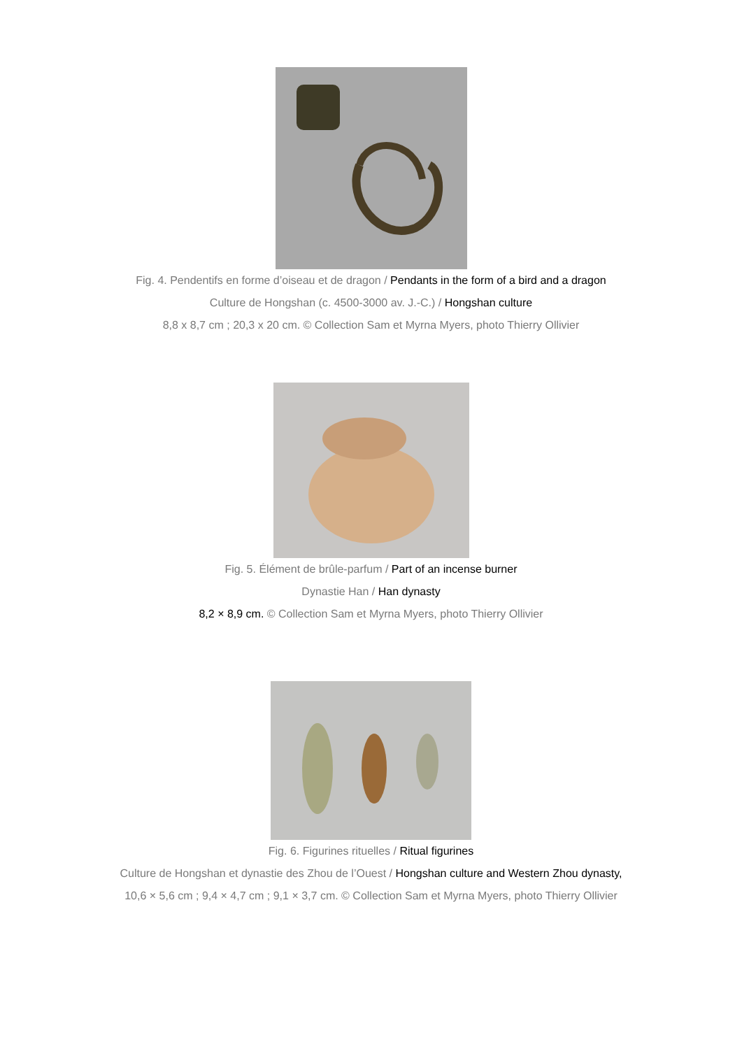Fig. 4. Pendentifs en forme d’oiseau et de dragon / Pendants in the form of a bird and a dragon
Culture de Hongshan (c. 4500-3000 av. J.-C.) / Hongshan culture
8,8 x 8,7 cm ; 20,3 x 20 cm. © Collection Sam et Myrna Myers, photo Thierry Ollivier
Fig. 5. Élément de brûle-parfum / Part of an incense burner
Dynastie Han / Han dynasty
8,2 × 8,9 cm. © Collection Sam et Myrna Myers, photo Thierry Ollivier
Fig. 6. Figurines rituelles / Ritual figurines
Culture de Hongshan et dynastie des Zhou de l’Ouest / Hongshan culture and Western Zhou dynasty,
10,6 × 5,6 cm ; 9,4 × 4,7 cm ; 9,1 × 3,7 cm. © Collection Sam et Myrna Myers, photo Thierry Ollivier